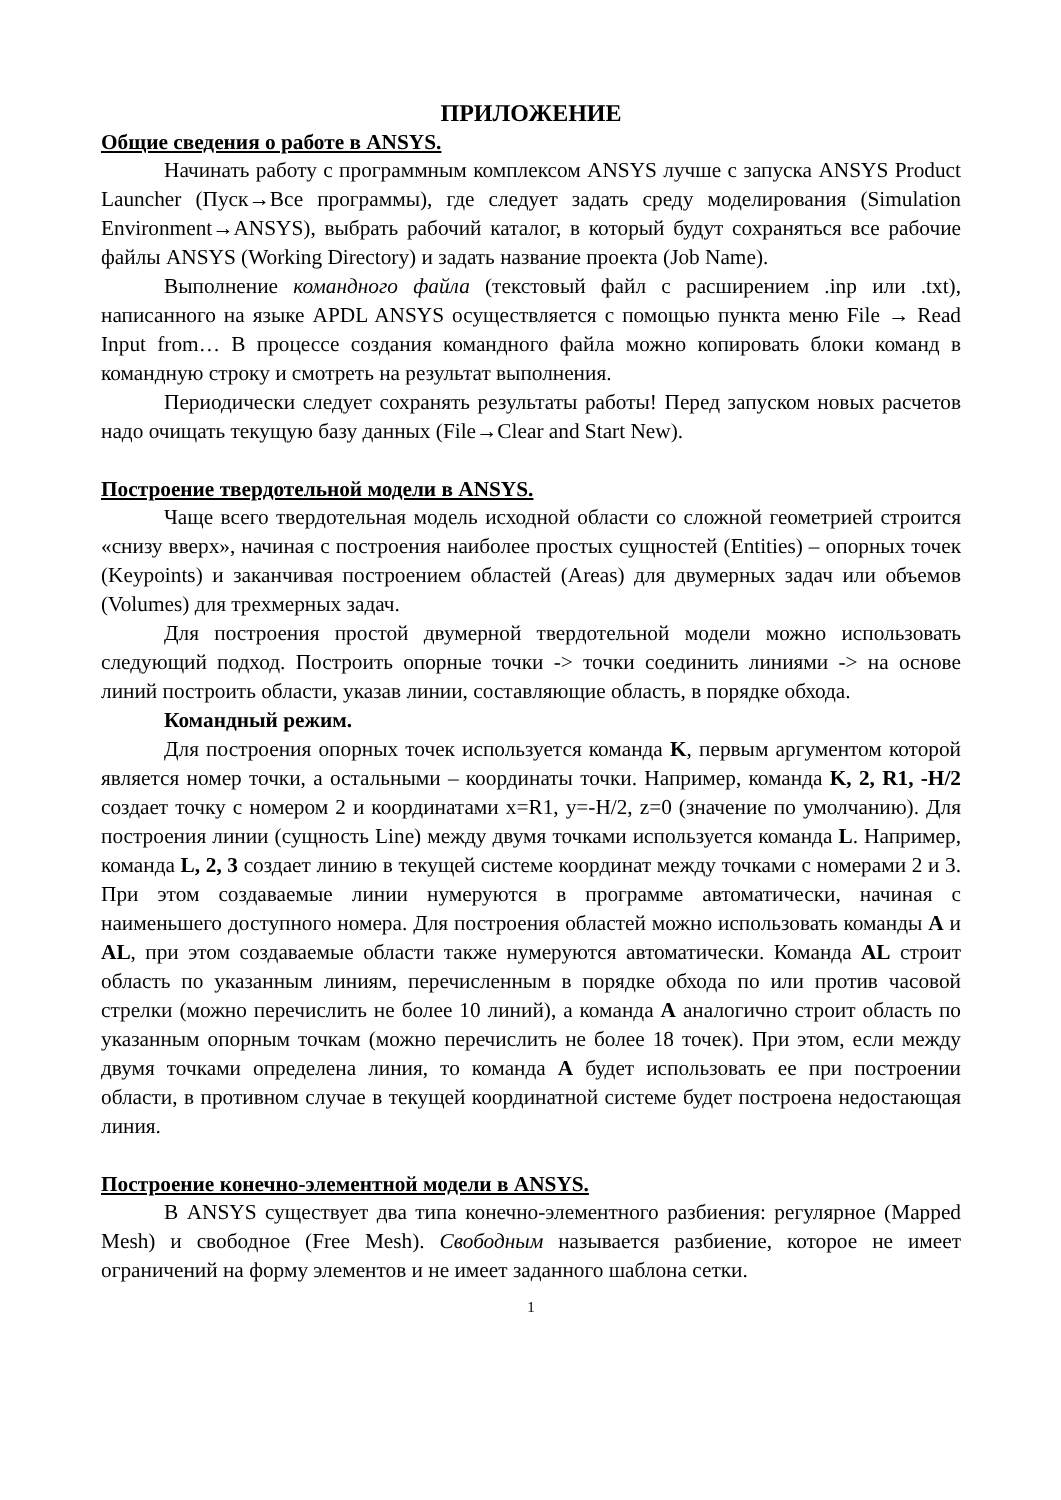ПРИЛОЖЕНИЕ
Общие сведения о работе в ANSYS.
Начинать работу с программным комплексом ANSYS лучше с запуска ANSYS Product Launcher (Пуск→Все программы), где следует задать среду моделирования (Simulation Environment→ANSYS), выбрать рабочий каталог, в который будут сохраняться все рабочие файлы ANSYS (Working Directory) и задать название проекта (Job Name).
Выполнение командного файла (текстовый файл с расширением .inp или .txt), написанного на языке APDL ANSYS осуществляется с помощью пункта меню File → Read Input from… В процессе создания командного файла можно копировать блоки команд в командную строку и смотреть на результат выполнения.
Периодически следует сохранять результаты работы! Перед запуском новых расчетов надо очищать текущую базу данных (File→Clear and Start New).
Построение твердотельной модели в ANSYS.
Чаще всего твердотельная модель исходной области со сложной геометрией строится «снизу вверх», начиная с построения наиболее простых сущностей (Entities) – опорных точек (Keypoints) и заканчивая построением областей (Areas) для двумерных задач или объемов (Volumes) для трехмерных задач.
Для построения простой двумерной твердотельной модели можно использовать следующий подход. Построить опорные точки -> точки соединить линиями -> на основе линий построить области, указав линии, составляющие область, в порядке обхода.
Командный режим.
Для построения опорных точек используется команда K, первым аргументом которой является номер точки, а остальными – координаты точки. Например, команда K, 2, R1, -H/2 создает точку с номером 2 и координатами x=R1, y=-H/2, z=0 (значение по умолчанию). Для построения линии (сущность Line) между двумя точками используется команда L. Например, команда L, 2, 3 создает линию в текущей системе координат между точками с номерами 2 и 3. При этом создаваемые линии нумеруются в программе автоматически, начиная с наименьшего доступного номера. Для построения областей можно использовать команды A и AL, при этом создаваемые области также нумеруются автоматически. Команда AL строит область по указанным линиям, перечисленным в порядке обхода по или против часовой стрелки (можно перечислить не более 10 линий), а команда A аналогично строит область по указанным опорным точкам (можно перечислить не более 18 точек). При этом, если между двумя точками определена линия, то команда A будет использовать ее при построении области, в противном случае в текущей координатной системе будет построена недостающая линия.
Построение конечно-элементной модели в ANSYS.
В ANSYS существует два типа конечно-элементного разбиения: регулярное (Mapped Mesh) и свободное (Free Mesh). Свободным называется разбиение, которое не имеет ограничений на форму элементов и не имеет заданного шаблона сетки.
1